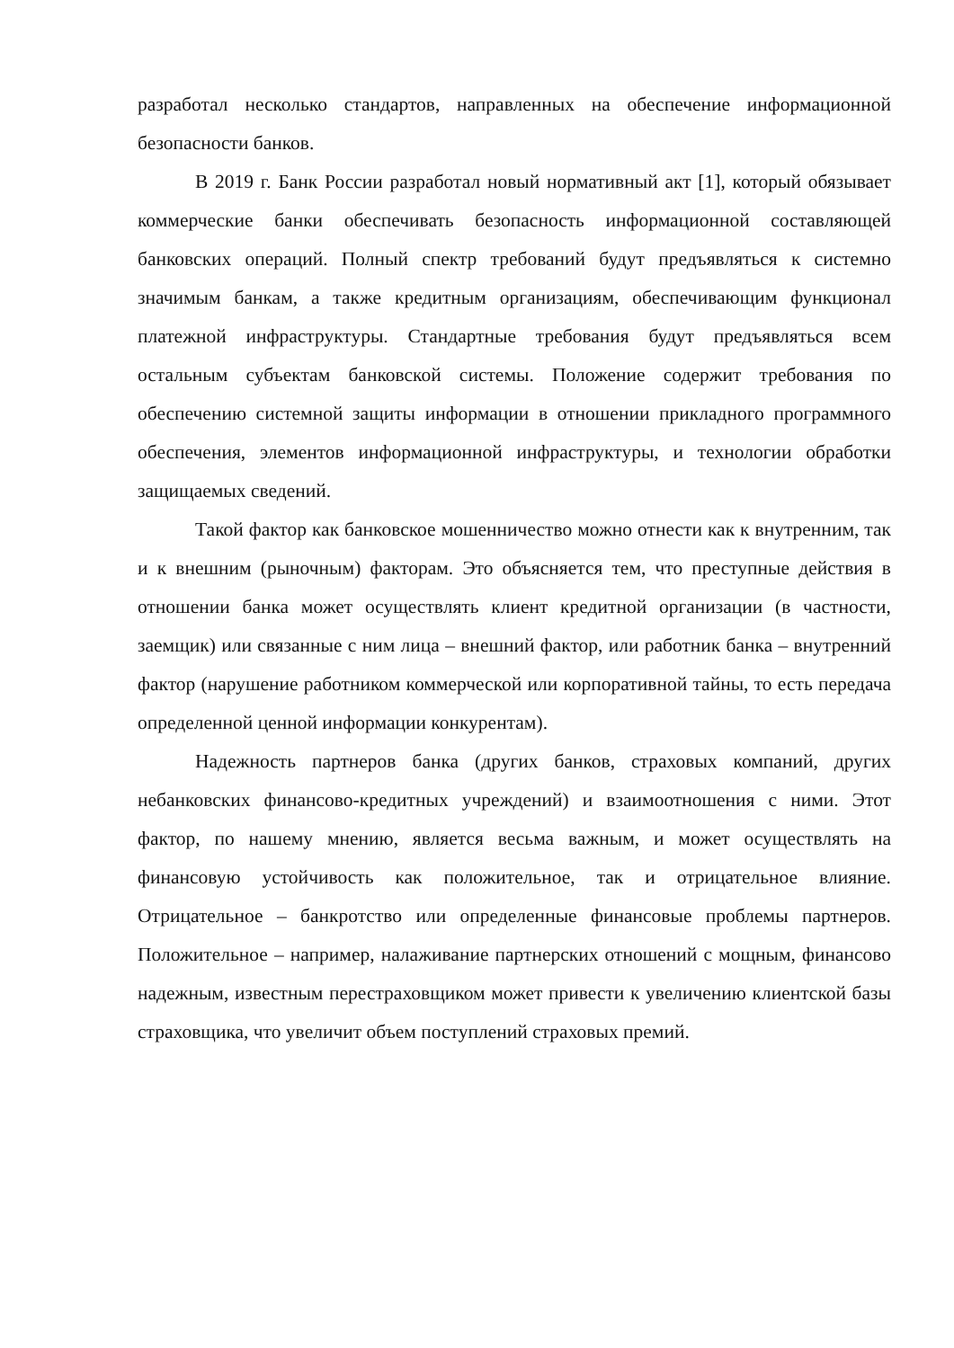разработал несколько стандартов, направленных на обеспечение информационной безопасности банков.
В 2019 г. Банк России разработал новый нормативный акт [1], который обязывает коммерческие банки обеспечивать безопасность информационной составляющей банковских операций. Полный спектр требований будут предъявляться к системно значимым банкам, а также кредитным организациям, обеспечивающим функционал платежной инфраструктуры. Стандартные требования будут предъявляться всем остальным субъектам банковской системы. Положение содержит требования по обеспечению системной защиты информации в отношении прикладного программного обеспечения, элементов информационной инфраструктуры, и технологии обработки защищаемых сведений.
Такой фактор как банковское мошенничество можно отнести как к внутренним, так и к внешним (рыночным) факторам. Это объясняется тем, что преступные действия в отношении банка может осуществлять клиент кредитной организации (в частности, заемщик) или связанные с ним лица – внешний фактор, или работник банка – внутренний фактор (нарушение работником коммерческой или корпоративной тайны, то есть передача определенной ценной информации конкурентам).
Надежность партнеров банка (других банков, страховых компаний, других небанковских финансово-кредитных учреждений) и взаимоотношения с ними. Этот фактор, по нашему мнению, является весьма важным, и может осуществлять на финансовую устойчивость как положительное, так и отрицательное влияние. Отрицательное – банкротство или определенные финансовые проблемы партнеров. Положительное – например, налаживание партнерских отношений с мощным, финансово надежным, известным перестраховщиком может привести к увеличению клиентской базы страховщика, что увеличит объем поступлений страховых премий.